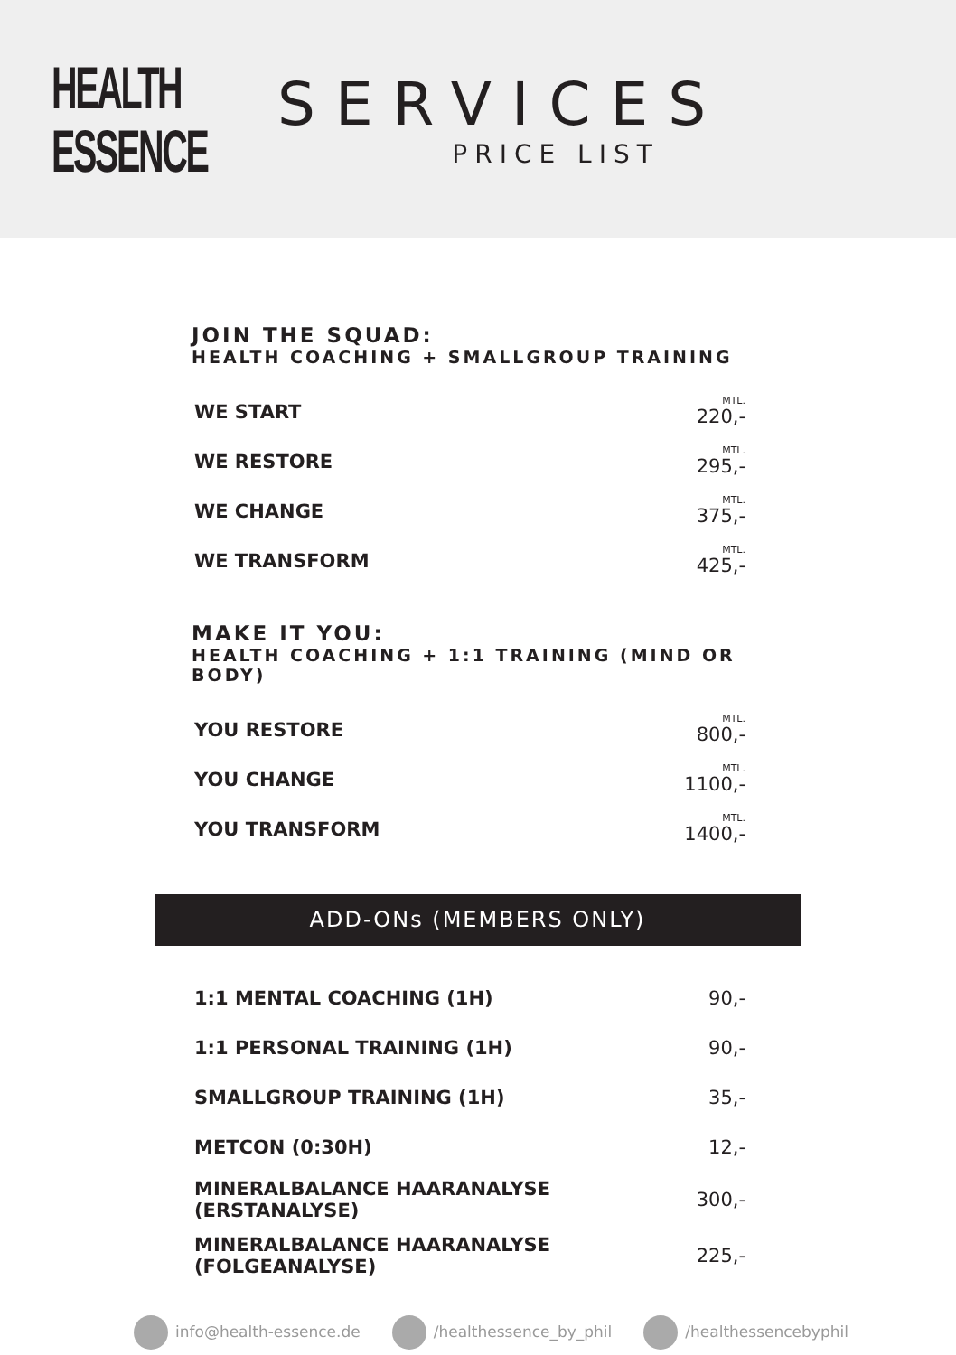HEALTH
ESSENCE
SERVICES
PRICE LIST
JOIN THE SQUAD:
HEALTH COACHING + SMALLGROUP TRAINING
| WE START | MTL. 220,- |
| WE RESTORE | MTL. 295,- |
| WE CHANGE | MTL. 375,- |
| WE TRANSFORM | MTL. 425,- |
MAKE IT YOU:
HEALTH COACHING + 1:1 TRAINING (MIND OR BODY)
| YOU RESTORE | MTL. 800,- |
| YOU CHANGE | MTL. 1100,- |
| YOU TRANSFORM | MTL. 1400,- |
ADD-ONs (MEMBERS ONLY)
| 1:1 MENTAL COACHING (1H) | 90,- |
| 1:1 PERSONAL TRAINING (1H) | 90,- |
| SMALLGROUP TRAINING (1H) | 35,- |
| METCON (0:30H) | 12,- |
| MINERALBALANCE HAARANALYSE (ERSTANALYSE) | 300,- |
| MINERALBALANCE HAARANALYSE (FOLGEANALYSE) | 225,- |
info@health-essence.de /healthessence_by_phil /healthessencebyphil